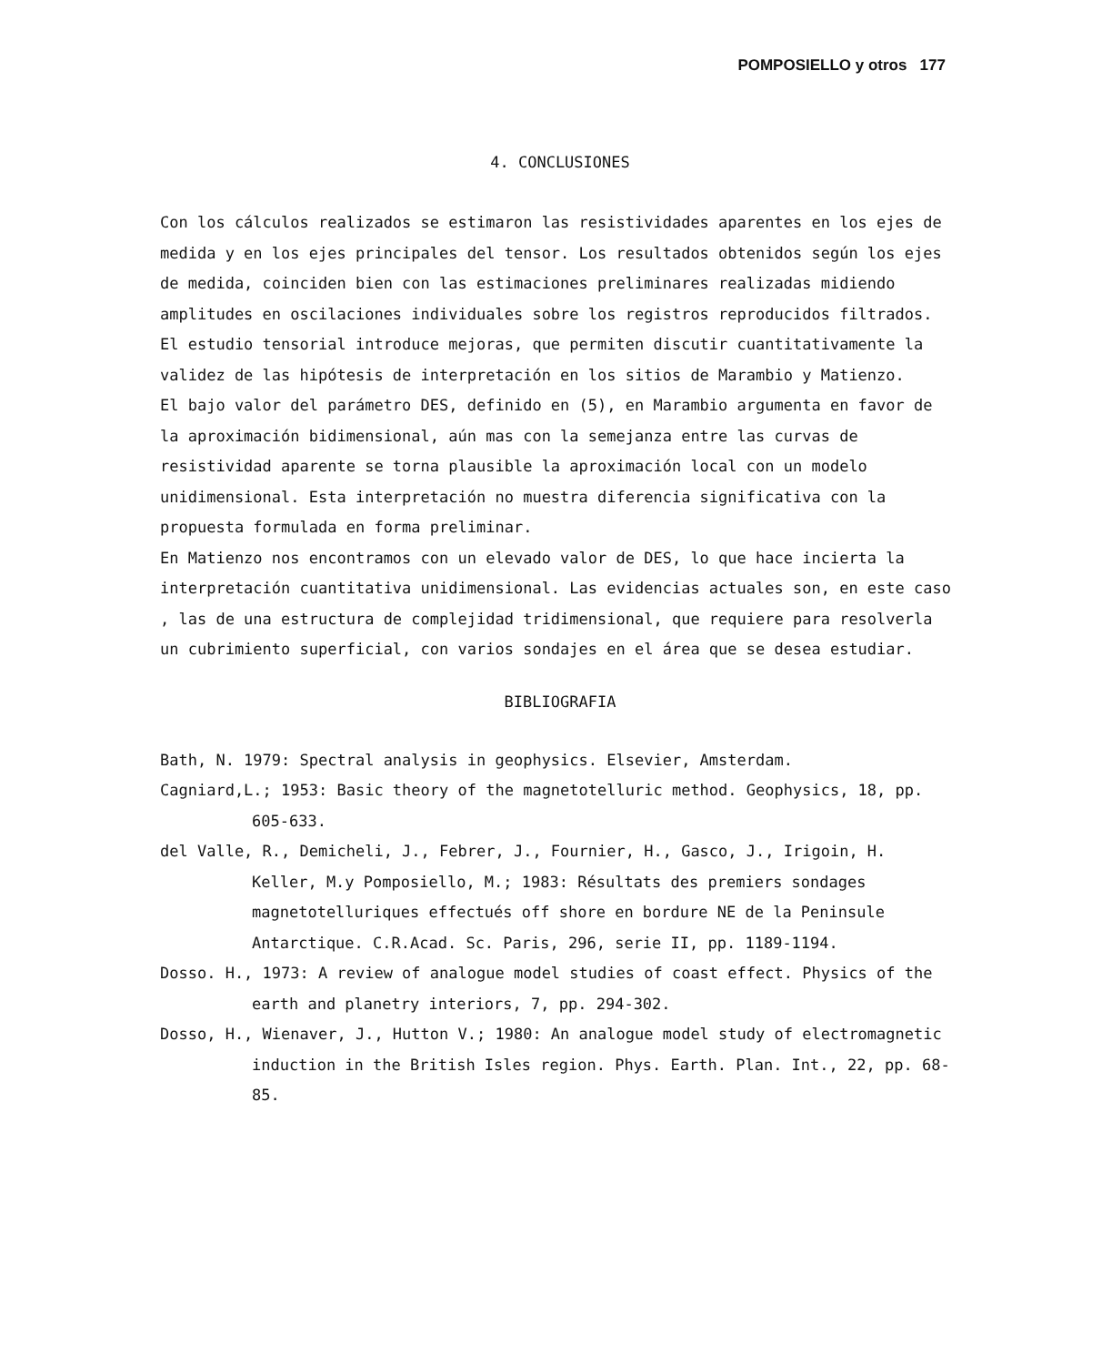POMPOSIELLO y otros 177
4. CONCLUSIONES
Con los cálculos realizados se estimaron las resistividades aparentes en los ejes de medida y en los ejes principales del tensor. Los resultados obtenidos según los ejes de medida, coinciden bien con las estimaciones preliminares realizadas midiendo amplitudes en oscilaciones individuales sobre los registros reproducidos filtrados.
El estudio tensorial introduce mejoras, que permiten discutir cuantitativamente la validez de las hipótesis de interpretación en los sitios de Marambio y Matienzo.
El bajo valor del parámetro DES, definido en (5), en Marambio argumenta en favor de la aproximación bidimensional, aún mas con la semejanza entre las curvas de resistividad aparente se torna plausible la aproximación local con un modelo unidimensional. Esta interpretación no muestra diferencia significativa con la propuesta formulada en forma preliminar.
En Matienzo nos encontramos con un elevado valor de DES, lo que hace incierta la interpretación cuantitativa unidimensional. Las evidencias actuales son, en este caso , las de una estructura de complejidad tridimensional, que requiere para resolverla un cubrimiento superficial, con varios sondajes en el área que se desea estudiar.
BIBLIOGRAFIA
Bath, N. 1979: Spectral analysis in geophysics. Elsevier, Amsterdam.
Cagniard,L.; 1953: Basic theory of the magnetotelluric method. Geophysics, 18, pp. 605-633.
del Valle, R., Demicheli, J., Febrer, J., Fournier, H., Gasco, J., Irigoin, H. Keller, M.y Pomposiello, M.; 1983: Résultats des premiers sondages magnetotelluriques effectués off shore en bordure NE de la Peninsule Antarctique. C.R.Acad. Sc. Paris, 296, serie II, pp. 1189-1194.
Dosso. H., 1973: A review of analogue model studies of coast effect. Physics of the earth and planetry interiors, 7, pp. 294-302.
Dosso, H., Wienaver, J., Hutton V.; 1980: An analogue model study of electromagnetic induction in the British Isles region. Phys. Earth. Plan. Int., 22, pp. 68-85.